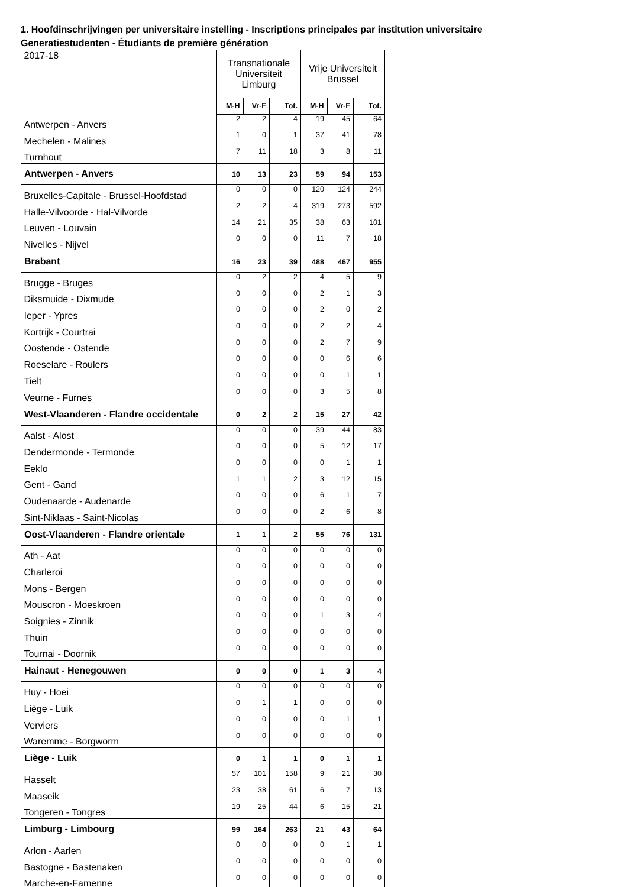1. Hoofdinschrijvingen per universitaire instelling - Inscriptions principales par institution universitaire
Generatiestudenten - Étudiants de première génération
| 2017-18 | Transnationale Universiteit Limburg | | | Vrije Universiteit Brussel | | |
| | M-H | Vr-F | Tot. | M-H | Vr-F | Tot. |
| Antwerpen - Anvers | 2 | 2 | 4 | 19 | 45 | 64 |
| Mechelen - Malines | 1 | 0 | 1 | 37 | 41 | 78 |
| Turnhout | 7 | 11 | 18 | 3 | 8 | 11 |
| Antwerpen - Anvers | 10 | 13 | 23 | 59 | 94 | 153 |
| Bruxelles-Capitale - Brussel-Hoofdstad | 0 | 0 | 0 | 120 | 124 | 244 |
| Halle-Vilvoorde - Hal-Vilvorde | 2 | 2 | 4 | 319 | 273 | 592 |
| Leuven - Louvain | 14 | 21 | 35 | 38 | 63 | 101 |
| Nivelles - Nijvel | 0 | 0 | 0 | 11 | 7 | 18 |
| Brabant | 16 | 23 | 39 | 488 | 467 | 955 |
| Brugge - Bruges | 0 | 2 | 2 | 4 | 5 | 9 |
| Diksmuide - Dixmude | 0 | 0 | 0 | 2 | 1 | 3 |
| Ieper - Ypres | 0 | 0 | 0 | 2 | 0 | 2 |
| Kortrijk - Courtrai | 0 | 0 | 0 | 2 | 2 | 4 |
| Oostende - Ostende | 0 | 0 | 0 | 2 | 7 | 9 |
| Roeselare - Roulers | 0 | 0 | 0 | 0 | 6 | 6 |
| Tielt | 0 | 0 | 0 | 0 | 1 | 1 |
| Veurne - Furnes | 0 | 0 | 0 | 3 | 5 | 8 |
| West-Vlaanderen - Flandre occidentale | 0 | 2 | 2 | 15 | 27 | 42 |
| Aalst - Alost | 0 | 0 | 0 | 39 | 44 | 83 |
| Dendermonde - Termonde | 0 | 0 | 0 | 5 | 12 | 17 |
| Eeklo | 0 | 0 | 0 | 0 | 1 | 1 |
| Gent - Gand | 1 | 1 | 2 | 3 | 12 | 15 |
| Oudenaarde - Audenarde | 0 | 0 | 0 | 6 | 1 | 7 |
| Sint-Niklaas - Saint-Nicolas | 0 | 0 | 0 | 2 | 6 | 8 |
| Oost-Vlaanderen - Flandre orientale | 1 | 1 | 2 | 55 | 76 | 131 |
| Ath - Aat | 0 | 0 | 0 | 0 | 0 | 0 |
| Charleroi | 0 | 0 | 0 | 0 | 0 | 0 |
| Mons - Bergen | 0 | 0 | 0 | 0 | 0 | 0 |
| Mouscron - Moeskroen | 0 | 0 | 0 | 0 | 0 | 0 |
| Soignies - Zinnik | 0 | 0 | 0 | 1 | 3 | 4 |
| Thuin | 0 | 0 | 0 | 0 | 0 | 0 |
| Tournai - Doornik | 0 | 0 | 0 | 0 | 0 | 0 |
| Hainaut - Henegouwen | 0 | 0 | 0 | 1 | 3 | 4 |
| Huy - Hoei | 0 | 0 | 0 | 0 | 0 | 0 |
| Liège - Luik | 0 | 1 | 1 | 0 | 0 | 0 |
| Verviers | 0 | 0 | 0 | 0 | 1 | 1 |
| Waremme - Borgworm | 0 | 0 | 0 | 0 | 0 | 0 |
| Liège - Luik | 0 | 1 | 1 | 0 | 1 | 1 |
| Hasselt | 57 | 101 | 158 | 9 | 21 | 30 |
| Maaseik | 23 | 38 | 61 | 6 | 7 | 13 |
| Tongeren - Tongres | 19 | 25 | 44 | 6 | 15 | 21 |
| Limburg - Limbourg | 99 | 164 | 263 | 21 | 43 | 64 |
| Arlon - Aarlen | 0 | 0 | 0 | 0 | 1 | 1 |
| Bastogne - Bastenaken | 0 | 0 | 0 | 0 | 0 | 0 |
| Marche-en-Famenne | 0 | 0 | 0 | 0 | 0 | 0 |